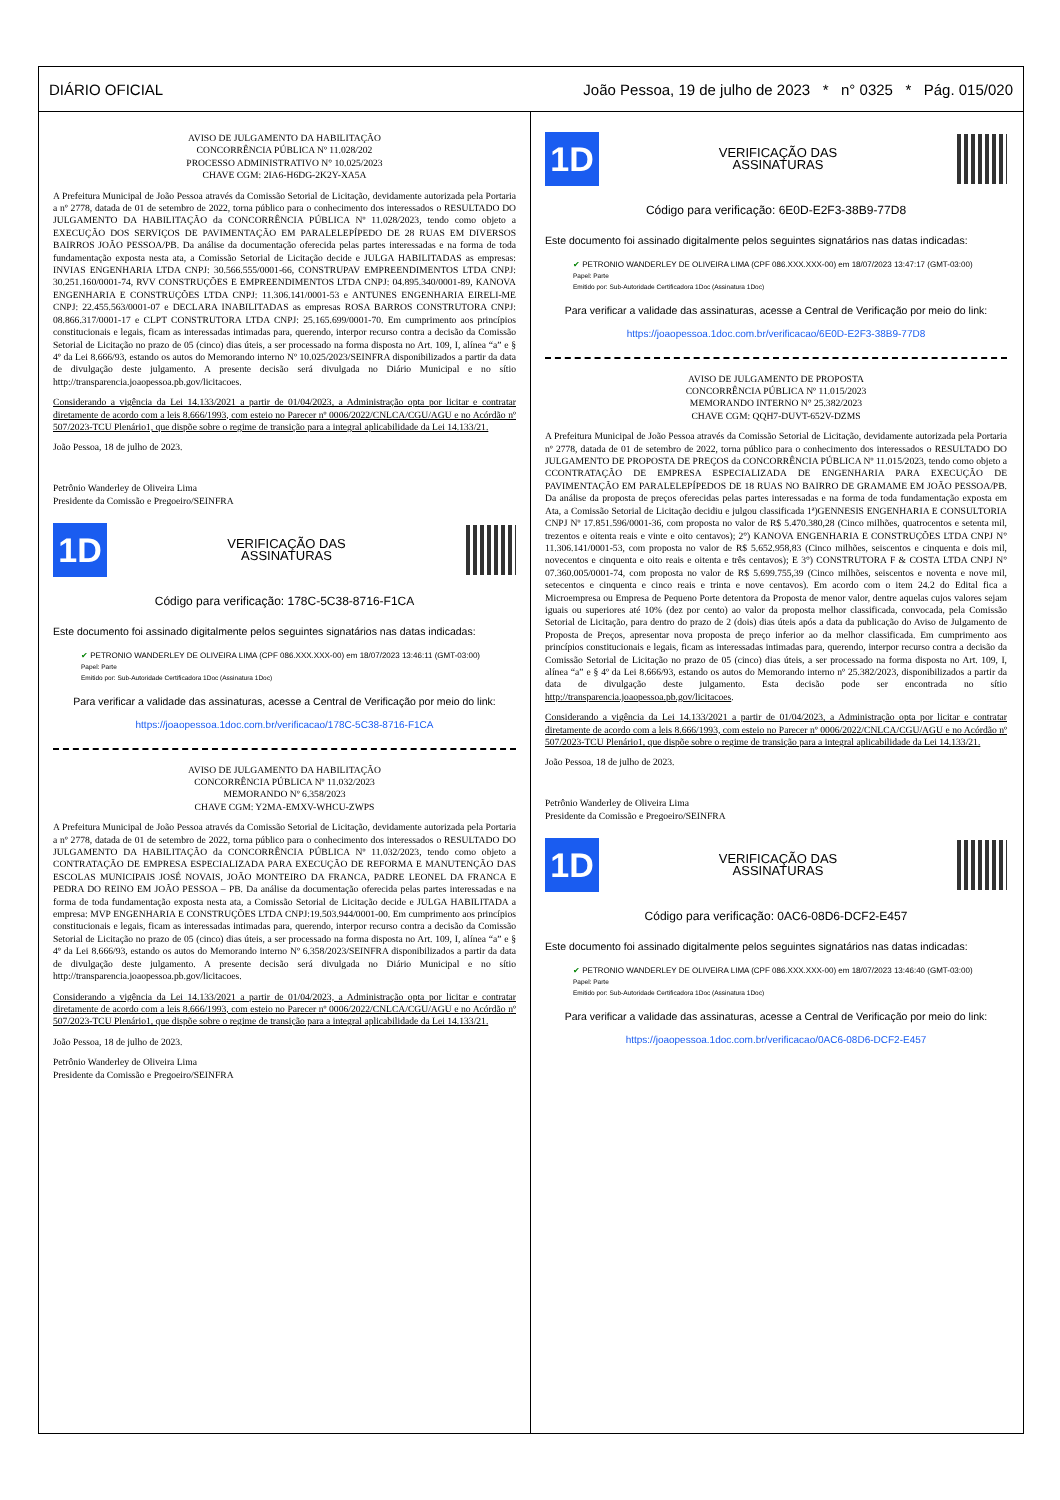DIÁRIO OFICIAL João Pessoa, 19 de julho de 2023 * n° 0325 * Pág. 015/020
AVISO DE JULGAMENTO DA HABILITAÇÃO
CONCORRÊNCIA PÚBLICA Nº 11.028/202
PROCESSO ADMINISTRATIVO N° 10.025/2023
CHAVE CGM: 2IA6-H6DG-2K2Y-XA5A
A Prefeitura Municipal de João Pessoa através da Comissão Setorial de Licitação, devidamente autorizada pela Portaria a nº 2778, datada de 01 de setembro de 2022, torna público para o conhecimento dos interessados o RESULTADO DO JULGAMENTO DA HABILITAÇÃO da CONCORRÊNCIA PÚBLICA Nº 11.028/2023, tendo como objeto a EXECUÇÃO DOS SERVIÇOS DE PAVIMENTAÇÃO EM PARALELEPÍPEDO DE 28 RUAS EM DIVERSOS BAIRROS JOÃO PESSOA/PB. Da análise da documentação oferecida pelas partes interessadas e na forma de toda fundamentação exposta nesta ata, a Comissão Setorial de Licitação decide e JULGA HABILITADAS as empresas: INVIAS ENGENHARIA LTDA CNPJ: 30.566.555/0001-66, CONSTRUPAV EMPREENDIMENTOS LTDA CNPJ: 30.251.160/0001-74, RVV CONSTRUÇÕES E EMPREENDIMENTOS LTDA CNPJ: 04.895.340/0001-89, KANOVA ENGENHARIA E CONSTRUÇÕES LTDA CNPJ: 11.306.141/0001-53 e ANTUNES ENGENHARIA EIRELI-ME CNPJ: 22.455.563/0001-07 e DECLARA INABILITADAS as empresas ROSA BARROS CONSTRUTORA CNPJ: 08.866.317/0001-17 e CLPT CONSTRUTORA LTDA CNPJ: 25.165.699/0001-70. Em cumprimento aos princípios constitucionais e legais, ficam as interessadas intimadas para, querendo, interpor recurso contra a decisão da Comissão Setorial de Licitação no prazo de 05 (cinco) dias úteis, a ser processado na forma disposta no Art. 109, I, alínea “a” e § 4º da Lei 8.666/93, estando os autos do Memorando interno Nº 10.025/2023/SEINFRA disponibilizados a partir da data de divulgação deste julgamento. A presente decisão será divulgada no Diário Municipal e no sítio http://transparencia.joaopessoa.pb.gov/licitacoes.
Considerando a vigência da Lei 14.133/2021 a partir de 01/04/2023, a Administração opta por licitar e contratar diretamente de acordo com a leis 8.666/1993, com esteio no Parecer nº 0006/2022/CNLCA/CGU/AGU e no Acórdão nº 507/2023-TCU Plenário1, que dispõe sobre o regime de transição para a integral aplicabilidade da Lei 14.133/21.
João Pessoa, 18 de julho de 2023.
Petrônio Wanderley de Oliveira Lima
Presidente da Comissão e Pregoeiro/SEINFRA
1D
VERIFICAÇÃO DAS
ASSINATURAS
Código para verificação: 178C-5C38-8716-F1CA
Este documento foi assinado digitalmente pelos seguintes signatários nas datas indicadas:
✔ PETRONIO WANDERLEY DE OLIVEIRA LIMA (CPF 086.XXX.XXX-00) em 18/07/2023 13:46:11 (GMT-03:00)
Papel: Parte
Emitido por: Sub-Autoridade Certificadora 1Doc (Assinatura 1Doc)
Para verificar a validade das assinaturas, acesse a Central de Verificação por meio do link:
https://joaopessoa.1doc.com.br/verificacao/178C-5C38-8716-F1CA
AVISO DE JULGAMENTO DA HABILITAÇÃO
CONCORRÊNCIA PÚBLICA Nº 11.032/2023
MEMORANDO Nº 6.358/2023
CHAVE CGM: Y2MA-EMXV-WHCU-ZWPS
A Prefeitura Municipal de João Pessoa através da Comissão Setorial de Licitação, devidamente autorizada pela Portaria a nº 2778, datada de 01 de setembro de 2022, torna público para o conhecimento dos interessados o RESULTADO DO JULGAMENTO DA HABILITAÇÃO da CONCORRÊNCIA PÚBLICA Nº 11.032/2023, tendo como objeto a CONTRATAÇÃO DE EMPRESA ESPECIALIZADA PARA EXECUÇÃO DE REFORMA E MANUTENÇÃO DAS ESCOLAS MUNICIPAIS JOSÉ NOVAIS, JOÃO MONTEIRO DA FRANCA, PADRE LEONEL DA FRANCA E PEDRA DO REINO EM JOÃO PESSOA – PB. Da análise da documentação oferecida pelas partes interessadas e na forma de toda fundamentação exposta nesta ata, a Comissão Setorial de Licitação decide e JULGA HABILITADA a empresa: MVP ENGENHARIA E CONSTRUÇÕES LTDA CNPJ:19.503.944/0001-00. Em cumprimento aos princípios constitucionais e legais, ficam as interessadas intimadas para, querendo, interpor recurso contra a decisão da Comissão Setorial de Licitação no prazo de 05 (cinco) dias úteis, a ser processado na forma disposta no Art. 109, I, alínea “a” e § 4º da Lei 8.666/93, estando os autos do Memorando interno Nº 6.358/2023/SEINFRA disponibilizados a partir da data de divulgação deste julgamento. A presente decisão será divulgada no Diário Municipal e no sítio http://transparencia.joaopessoa.pb.gov/licitacoes.
Considerando a vigência da Lei 14.133/2021 a partir de 01/04/2023, a Administração opta por licitar e contratar diretamente de acordo com a leis 8.666/1993, com esteio no Parecer nº 0006/2022/CNLCA/CGU/AGU e no Acórdão nº 507/2023-TCU Plenário1, que dispõe sobre o regime de transição para a integral aplicabilidade da Lei 14.133/21.
João Pessoa, 18 de julho de 2023.
Petrônio Wanderley de Oliveira Lima
Presidente da Comissão e Pregoeiro/SEINFRA
1D
VERIFICAÇÃO DAS
ASSINATURAS
Código para verificação: 6E0D-E2F3-38B9-77D8
Este documento foi assinado digitalmente pelos seguintes signatários nas datas indicadas:
✔ PETRONIO WANDERLEY DE OLIVEIRA LIMA (CPF 086.XXX.XXX-00) em 18/07/2023 13:47:17 (GMT-03:00)
Papel: Parte
Emitido por: Sub-Autoridade Certificadora 1Doc (Assinatura 1Doc)
Para verificar a validade das assinaturas, acesse a Central de Verificação por meio do link:
https://joaopessoa.1doc.com.br/verificacao/6E0D-E2F3-38B9-77D8
AVISO DE JULGAMENTO DE PROPOSTA
CONCORRÊNCIA PÚBLICA Nº 11.015/2023
MEMORANDO INTERNO N° 25.382/2023
CHAVE CGM: QQH7-DUVT-652V-DZMS
A Prefeitura Municipal de João Pessoa através da Comissão Setorial de Licitação, devidamente autorizada pela Portaria nº 2778, datada de 01 de setembro de 2022, torna público para o conhecimento dos interessados o RESULTADO DO JULGAMENTO DE PROPOSTA DE PREÇOS da CONCORRÊNCIA PÚBLICA Nº 11.015/2023, tendo como objeto a CCONTRATAÇÃO DE EMPRESA ESPECIALIZADA DE ENGENHARIA PARA EXECUÇÃO DE PAVIMENTAÇÃO EM PARALELEPÍPEDOS DE 18 RUAS NO BAIRRO DE GRAMAME EM JOÃO PESSOA/PB. Da análise da proposta de preços oferecidas pelas partes interessadas e na forma de toda fundamentação exposta em Ata, a Comissão Setorial de Licitação decidiu e julgou classificada 1ª)GENNESIS ENGENHARIA E CONSULTORIA CNPJ Nº 17.851.596/0001-36, com proposta no valor de R$ 5.470.380,28 (Cinco milhões, quatrocentos e setenta mil, trezentos e oitenta reais e vinte e oito centavos); 2°) KANOVA ENGENHARIA E CONSTRUÇÕES LTDA CNPJ N° 11.306.141/0001-53, com proposta no valor de R$ 5.652.958,83 (Cinco milhões, seiscentos e cinquenta e dois mil, novecentos e cinquenta e oito reais e oitenta e três centavos); E 3°) CONSTRUTORA F & COSTA LTDA CNPJ N° 07.360.005/0001-74, com proposta no valor de R$ 5.699.755,39 (Cinco milhões, seiscentos e noventa e nove mil, setecentos e cinquenta e cinco reais e trinta e nove centavos). Em acordo com o item 24.2 do Edital fica a Microempresa ou Empresa de Pequeno Porte detentora da Proposta de menor valor, dentre aquelas cujos valores sejam iguais ou superiores até 10% (dez por cento) ao valor da proposta melhor classificada, convocada, pela Comissão Setorial de Licitação, para dentro do prazo de 2 (dois) dias úteis após a data da publicação do Aviso de Julgamento de Proposta de Preços, apresentar nova proposta de preço inferior ao da melhor classificada. Em cumprimento aos princípios constitucionais e legais, ficam as interessadas intimadas para, querendo, interpor recurso contra a decisão da Comissão Setorial de Licitação no prazo de 05 (cinco) dias úteis, a ser processado na forma disposta no Art. 109, I, alínea “a” e § 4º da Lei 8.666/93, estando os autos do Memorando interno nº 25.382/2023, disponibilizados a partir da data de divulgação deste julgamento. Esta decisão pode ser encontrada no sítio http://transparencia.joaopessoa.pb.gov/licitacoes.
Considerando a vigência da Lei 14.133/2021 a partir de 01/04/2023, a Administração opta por licitar e contratar diretamente de acordo com a leis 8.666/1993, com esteio no Parecer nº 0006/2022/CNLCA/CGU/AGU e no Acórdão nº 507/2023-TCU Plenário1, que dispõe sobre o regime de transição para a integral aplicabilidade da Lei 14.133/21.
João Pessoa, 18 de julho de 2023.
Petrônio Wanderley de Oliveira Lima
Presidente da Comissão e Pregoeiro/SEINFRA
1D
VERIFICAÇÃO DAS
ASSINATURAS
Código para verificação: 0AC6-08D6-DCF2-E457
Este documento foi assinado digitalmente pelos seguintes signatários nas datas indicadas:
✔ PETRONIO WANDERLEY DE OLIVEIRA LIMA (CPF 086.XXX.XXX-00) em 18/07/2023 13:46:40 (GMT-03:00)
Papel: Parte
Emitido por: Sub-Autoridade Certificadora 1Doc (Assinatura 1Doc)
Para verificar a validade das assinaturas, acesse a Central de Verificação por meio do link:
https://joaopessoa.1doc.com.br/verificacao/0AC6-08D6-DCF2-E457